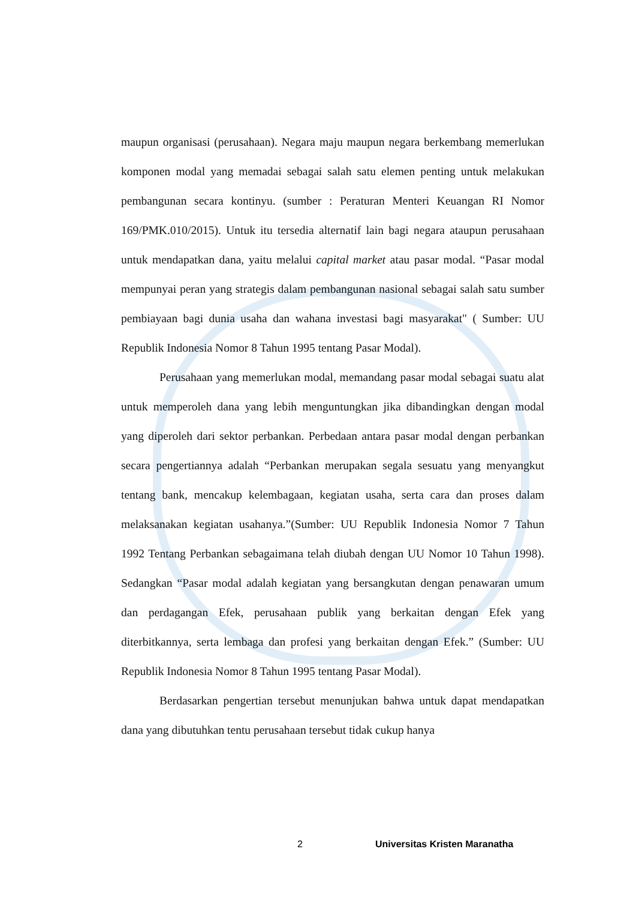maupun organisasi (perusahaan). Negara maju maupun negara berkembang memerlukan komponen modal yang memadai sebagai salah satu elemen penting untuk melakukan pembangunan secara kontinyu. (sumber : Peraturan Menteri Keuangan RI Nomor 169/PMK.010/2015). Untuk itu tersedia alternatif lain bagi negara ataupun perusahaan untuk mendapatkan dana, yaitu melalui capital market atau pasar modal. “Pasar modal mempunyai peran yang strategis dalam pembangunan nasional sebagai salah satu sumber pembiayaan bagi dunia usaha dan wahana investasi bagi masyarakat" ( Sumber: UU Republik Indonesia Nomor 8 Tahun 1995 tentang Pasar Modal).
Perusahaan yang memerlukan modal, memandang pasar modal sebagai suatu alat untuk memperoleh dana yang lebih menguntungkan jika dibandingkan dengan modal yang diperoleh dari sektor perbankan. Perbedaan antara pasar modal dengan perbankan secara pengertiannya adalah “Perbankan merupakan segala sesuatu yang menyangkut tentang bank, mencakup kelembagaan, kegiatan usaha, serta cara dan proses dalam melaksanakan kegiatan usahanya.”(Sumber: UU Republik Indonesia Nomor 7 Tahun 1992 Tentang Perbankan sebagaimana telah diubah dengan UU Nomor 10 Tahun 1998). Sedangkan “Pasar modal adalah kegiatan yang bersangkutan dengan penawaran umum dan perdagangan Efek, perusahaan publik yang berkaitan dengan Efek yang diterbitkannya, serta lembaga dan profesi yang berkaitan dengan Efek.” (Sumber: UU Republik Indonesia Nomor 8 Tahun 1995 tentang Pasar Modal).
Berdasarkan pengertian tersebut menunjukan bahwa untuk dapat mendapatkan dana yang dibutuhkan tentu perusahaan tersebut tidak cukup hanya
2 Universitas Kristen Maranatha